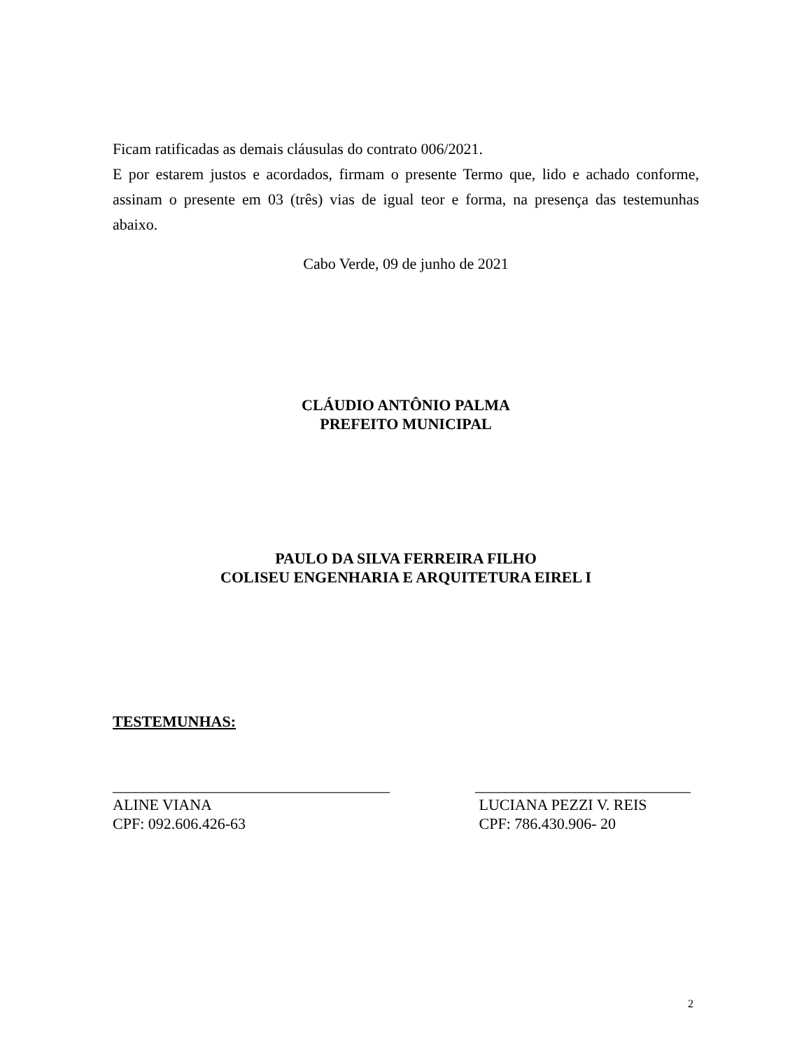Ficam ratificadas as demais cláusulas do contrato 006/2021.
E por estarem justos e acordados, firmam o presente Termo que, lido e achado conforme, assinam o presente em 03 (três) vias de igual teor e forma, na presença das testemunhas abaixo.
Cabo Verde, 09 de junho de 2021
CLÁUDIO ANTÔNIO PALMA
PREFEITO MUNICIPAL
PAULO DA SILVA FERREIRA FILHO
COLISEU ENGENHARIA E ARQUITETURA EIREL I
TESTEMUNHAS:
____________________________________
ALINE VIANA
CPF: 092.606.426-63
____________________________
LUCIANA PEZZI V. REIS
CPF: 786.430.906- 20
2